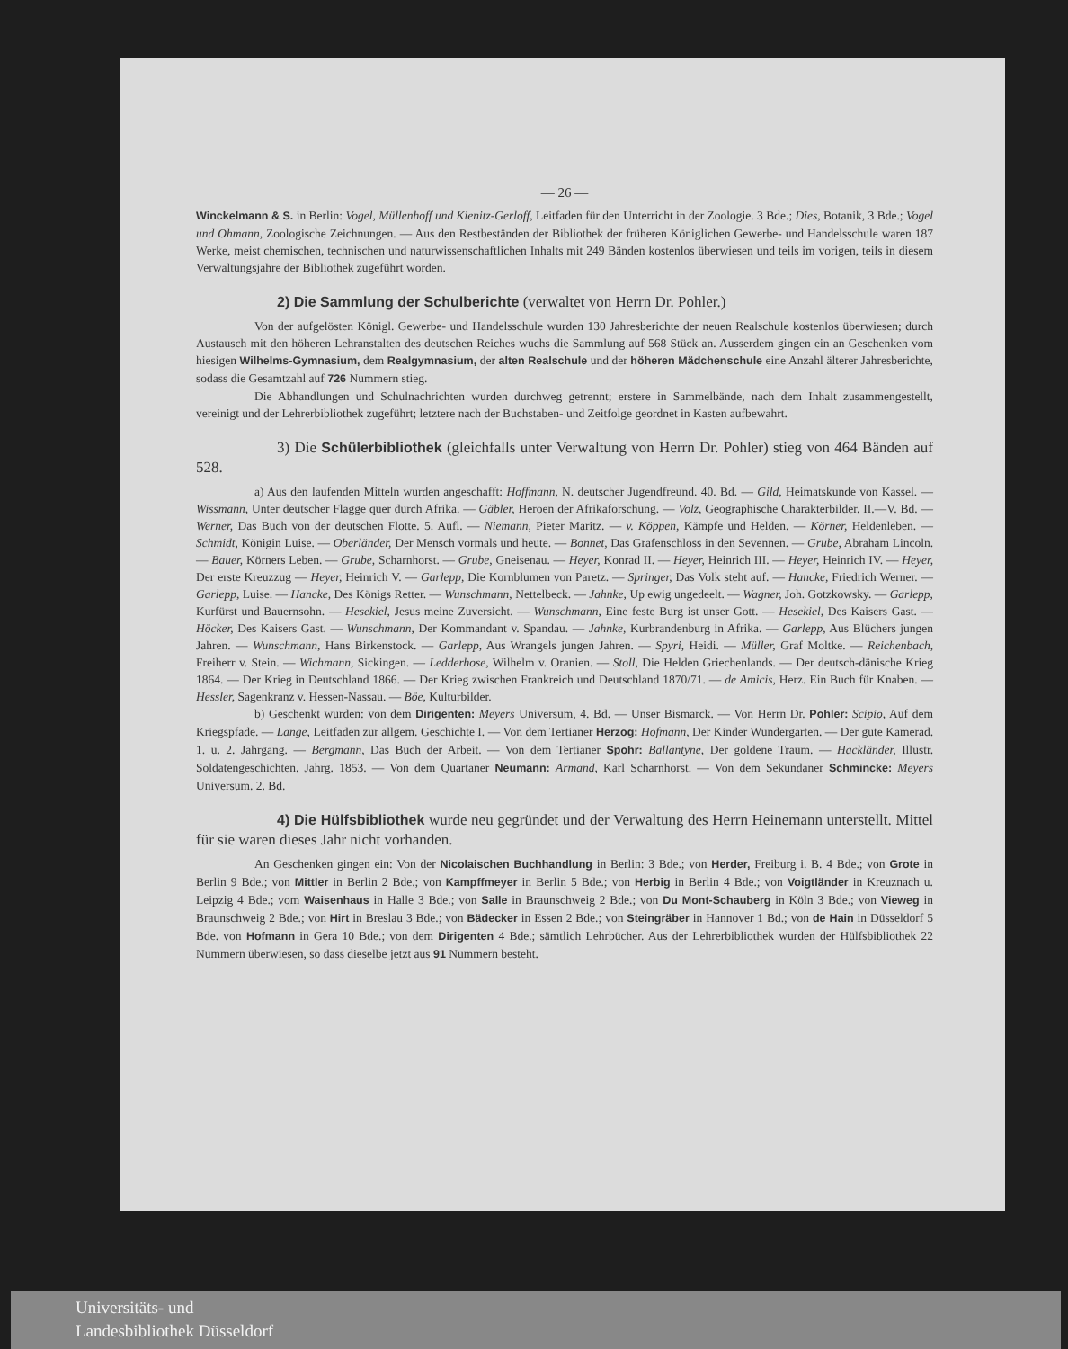— 26 —
Winckelmann & S. in Berlin: Vogel, Müllenhoff und Kienitz-Gerloff, Leitfaden für den Unterricht in der Zoologie. 3 Bde.; Dies, Botanik, 3 Bde.; Vogel und Ohmann, Zoologische Zeichnungen. — Aus den Restbeständen der Bibliothek der früheren Königlichen Gewerbe- und Handelsschule waren 187 Werke, meist chemischen, technischen und naturwissenschaftlichen Inhalts mit 249 Bänden kostenlos überwiesen und teils im vorigen, teils in diesem Verwaltungsjahre der Bibliothek zugeführt worden.
2) Die Sammlung der Schulberichte (verwaltet von Herrn Dr. Pohler.)
Von der aufgelösten Königl. Gewerbe- und Handelsschule wurden 130 Jahresberichte der neuen Realschule kostenlos überwiesen; durch Austausch mit den höheren Lehranstalten des deutschen Reiches wuchs die Sammlung auf 568 Stück an. Ausserdem gingen ein an Geschenken vom hiesigen Wilhelms-Gymnasium, dem Realgymnasium, der alten Realschule und der höheren Mädchenschule eine Anzahl älterer Jahresberichte, sodass die Gesamtzahl auf 726 Nummern stieg.
Die Abhandlungen und Schulnachrichten wurden durchweg getrennt; erstere in Sammelbände, nach dem Inhalt zusammengestellt, vereinigt und der Lehrerbibliothek zugeführt; letztere nach der Buchstaben- und Zeitfolge geordnet in Kasten aufbewahrt.
3) Die Schülerbibliothek (gleichfalls unter Verwaltung von Herrn Dr. Pohler) stieg von 464 Bänden auf 528.
a) Aus den laufenden Mitteln wurden angeschafft: Hoffmann, N. deutscher Jugendfreund. 40. Bd. — Gild, Heimatskunde von Kassel. — Wissmann, Unter deutscher Flagge quer durch Afrika. — Gäbler, Heroen der Afrikaforschung. — Volz, Geographische Charakterbilder. II.—V. Bd. — Werner, Das Buch von der deutschen Flotte. 5. Aufl. — Niemann, Pieter Maritz. — v. Köppen, Kämpfe und Helden. — Körner, Heldenleben. — Schmidt, Königin Luise. — Oberländer, Der Mensch vormals und heute. — Bonnet, Das Grafenschloss in den Sevennen. — Grube, Abraham Lincoln. — Bauer, Körners Leben. — Grube, Scharnhorst. — Grube, Gneisenau. — Heyer, Konrad II. — Heyer, Heinrich III. — Heyer, Heinrich IV. — Heyer, Der erste Kreuzzug — Heyer, Heinrich V. — Garlepp, Die Kornblumen von Paretz. — Springer, Das Volk steht auf. — Hancke, Friedrich Werner. — Garlepp, Luise. — Hancke, Des Königs Retter. — Wunschmann, Nettelbeck. — Jahnke, Up ewig ungedeelt. — Wagner, Joh. Gotzkowsky. — Garlepp, Kurfürst und Bauernsohn. — Hesekiel, Jesus meine Zuversicht. — Wunschmann, Eine feste Burg ist unser Gott. — Hesekiel, Des Kaisers Gast. — Höcker, Des Kaisers Gast. — Wunschmann, Der Kommandant v. Spandau. — Jahnke, Kurbrandenburg in Afrika. — Garlepp, Aus Blüchers jungen Jahren. — Wunschmann, Hans Birkenstock. — Garlepp, Aus Wrangels jungen Jahren. — Spyri, Heidi. — Müller, Graf Moltke. — Reichenbach, Freiherr v. Stein. — Wichmann, Sickingen. — Ledderhose, Wilhelm v. Oranien. — Stoll, Die Helden Griechenlands. — Der deutsch-dänische Krieg 1864. — Der Krieg in Deutschland 1866. — Der Krieg zwischen Frankreich und Deutschland 1870/71. — de Amicis, Herz. Ein Buch für Knaben. — Hessler, Sagenkranz v. Hessen-Nassau. — Böe, Kulturbilder.
b) Geschenkt wurden: von dem Dirigenten: Meyers Universum, 4. Bd. — Unser Bismarck. — Von Herrn Dr. Pohler: Scipio, Auf dem Kriegspfade. — Lange, Leitfaden zur allgem. Geschichte I. — Von dem Tertianer Herzog: Hofmann, Der Kinder Wundergarten. — Der gute Kamerad. 1. u. 2. Jahrgang. — Bergmann, Das Buch der Arbeit. — Von dem Tertianer Spohr: Ballantyne, Der goldene Traum. — Hackländer, Illustr. Soldatengeschichten. Jahrg. 1853. — Von dem Quartaner Neumann: Armand, Karl Scharnhorst. — Von dem Sekundaner Schmincke: Meyers Universum. 2. Bd.
4) Die Hülfsbibliothek wurde neu gegründet und der Verwaltung des Herrn Heinemann unterstellt. Mittel für sie waren dieses Jahr nicht vorhanden.
An Geschenken gingen ein: Von der Nicolaischen Buchhandlung in Berlin: 3 Bde.; von Herder, Freiburg i. B. 4 Bde.; von Grote in Berlin 9 Bde.; von Mittler in Berlin 2 Bde.; von Kampffmeyer in Berlin 5 Bde.; von Herbig in Berlin 4 Bde.; von Voigtländer in Kreuznach u. Leipzig 4 Bde.; vom Waisenhaus in Halle 3 Bde.; von Salle in Braunschweig 2 Bde.; von Du Mont-Schauberg in Köln 3 Bde.; von Vieweg in Braunschweig 2 Bde.; von Hirt in Breslau 3 Bde.; von Bädecker in Essen 2 Bde.; von Steingräber in Hannover 1 Bd.; von de Hain in Düsseldorf 5 Bde. von Hofmann in Gera 10 Bde.; von dem Dirigenten 4 Bde.; sämtlich Lehrbücher. Aus der Lehrerbibliothek wurden der Hülfsbibliothek 22 Nummern überwiesen, so dass dieselbe jetzt aus 91 Nummern besteht.
Universitäts- und
Landesbibliothek Düsseldorf